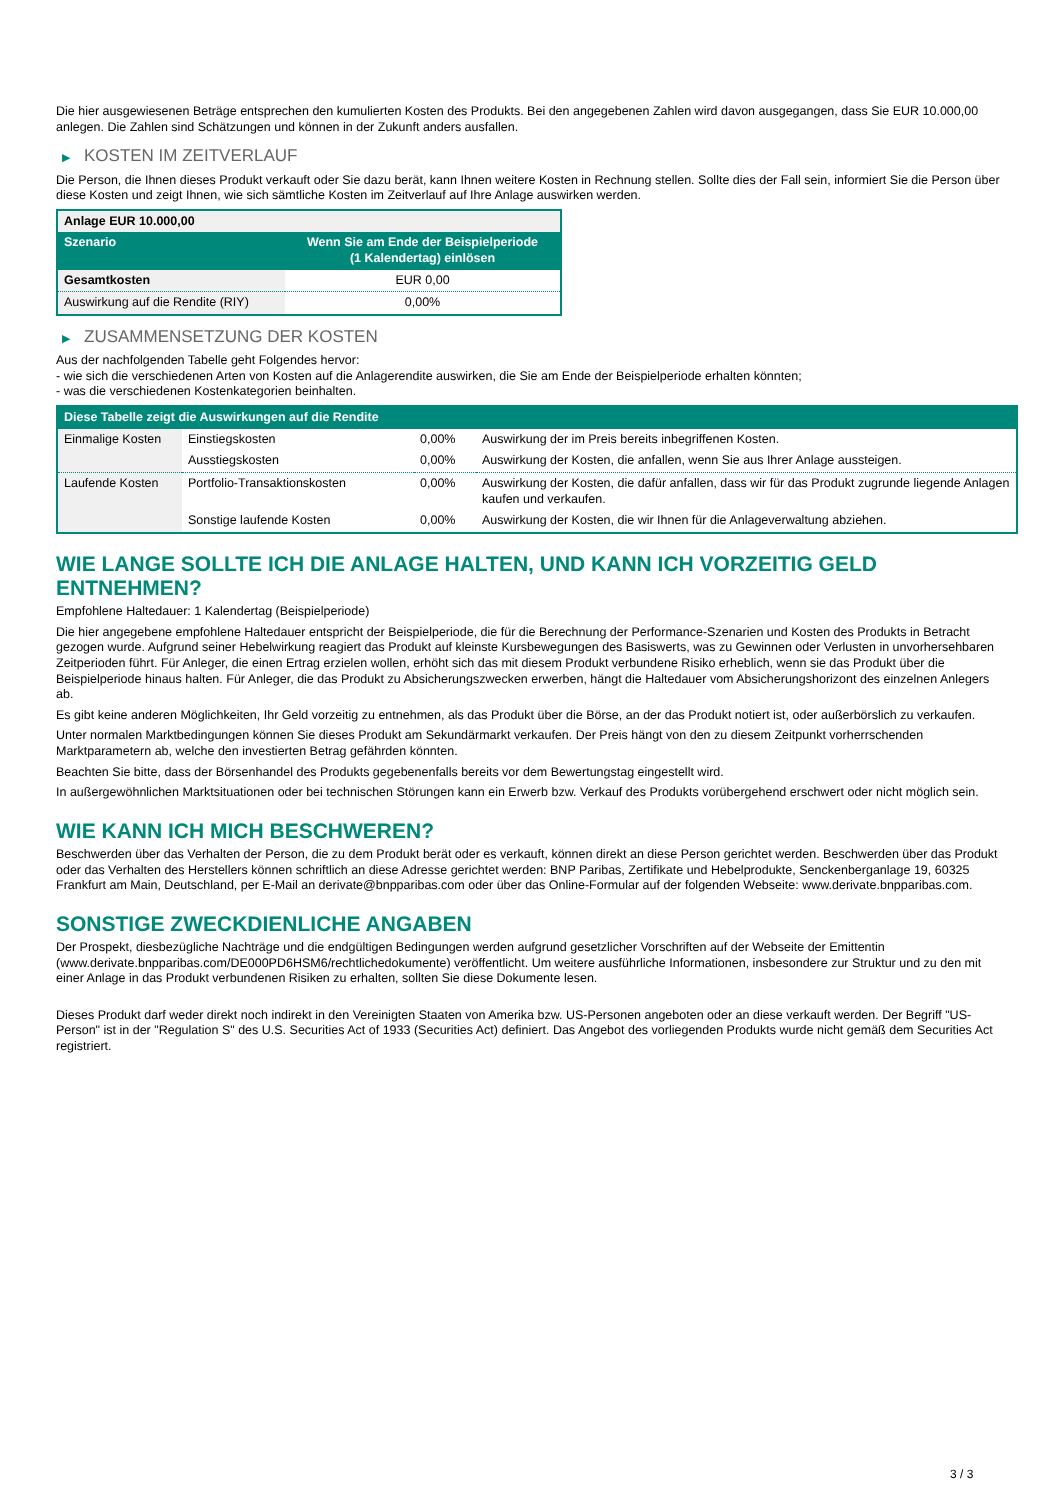Die hier ausgewiesenen Beträge entsprechen den kumulierten Kosten des Produkts. Bei den angegebenen Zahlen wird davon ausgegangen, dass Sie EUR 10.000,00 anlegen. Die Zahlen sind Schätzungen und können in der Zukunft anders ausfallen.
▶ KOSTEN IM ZEITVERLAUF
Die Person, die Ihnen dieses Produkt verkauft oder Sie dazu berät, kann Ihnen weitere Kosten in Rechnung stellen. Sollte dies der Fall sein, informiert Sie die Person über diese Kosten und zeigt Ihnen, wie sich sämtliche Kosten im Zeitverlauf auf Ihre Anlage auswirken werden.
| Anlage EUR 10.000,00 | |
| --- | --- |
| Szenario | Wenn Sie am Ende der Beispielperiode (1 Kalendertag) einlösen |
| Gesamtkosten | EUR 0,00 |
| Auswirkung auf die Rendite (RIY) | 0,00% |
▶ ZUSAMMENSETZUNG DER KOSTEN
Aus der nachfolgenden Tabelle geht Folgendes hervor:
- wie sich die verschiedenen Arten von Kosten auf die Anlagerendite auswirken, die Sie am Ende der Beispielperiode erhalten könnten;
- was die verschiedenen Kostenkategorien beinhalten.
| Diese Tabelle zeigt die Auswirkungen auf die Rendite | | | |
| --- | --- | --- | --- |
| Einmalige Kosten | Einstiegskosten | 0,00% | Auswirkung der im Preis bereits inbegriffenen Kosten. |
| | Ausstiegskosten | 0,00% | Auswirkung der Kosten, die anfallen, wenn Sie aus Ihrer Anlage aussteigen. |
| Laufende Kosten | Portfolio-Transaktionskosten | 0,00% | Auswirkung der Kosten, die dafür anfallen, dass wir für das Produkt zugrunde liegende Anlagen kaufen und verkaufen. |
| | Sonstige laufende Kosten | 0,00% | Auswirkung der Kosten, die wir Ihnen für die Anlageverwaltung abziehen. |
WIE LANGE SOLLTE ICH DIE ANLAGE HALTEN, UND KANN ICH VORZEITIG GELD ENTNEHMEN?
Empfohlene Haltedauer: 1 Kalendertag (Beispielperiode)
Die hier angegebene empfohlene Haltedauer entspricht der Beispielperiode, die für die Berechnung der Performance-Szenarien und Kosten des Produkts in Betracht gezogen wurde. Aufgrund seiner Hebelwirkung reagiert das Produkt auf kleinste Kursbewegungen des Basiswerts, was zu Gewinnen oder Verlusten in unvorhersehbaren Zeitperioden führt. Für Anleger, die einen Ertrag erzielen wollen, erhöht sich das mit diesem Produkt verbundene Risiko erheblich, wenn sie das Produkt über die Beispielperiode hinaus halten. Für Anleger, die das Produkt zu Absicherungszwecken erwerben, hängt die Haltedauer vom Absicherungshorizont des einzelnen Anlegers ab.
Es gibt keine anderen Möglichkeiten, Ihr Geld vorzeitig zu entnehmen, als das Produkt über die Börse, an der das Produkt notiert ist, oder außerbörslich zu verkaufen.
Unter normalen Marktbedingungen können Sie dieses Produkt am Sekundärmarkt verkaufen. Der Preis hängt von den zu diesem Zeitpunkt vorherrschenden Marktparametern ab, welche den investierten Betrag gefährden könnten.
Beachten Sie bitte, dass der Börsenhandel des Produkts gegebenenfalls bereits vor dem Bewertungstag eingestellt wird.
In außergewöhnlichen Marktsituationen oder bei technischen Störungen kann ein Erwerb bzw. Verkauf des Produkts vorübergehend erschwert oder nicht möglich sein.
WIE KANN ICH MICH BESCHWEREN?
Beschwerden über das Verhalten der Person, die zu dem Produkt berät oder es verkauft, können direkt an diese Person gerichtet werden. Beschwerden über das Produkt oder das Verhalten des Herstellers können schriftlich an diese Adresse gerichtet werden: BNP Paribas, Zertifikate und Hebelprodukte, Senckenberganlage 19, 60325 Frankfurt am Main, Deutschland, per E-Mail an derivate@bnpparibas.com oder über das Online-Formular auf der folgenden Webseite: www.derivate.bnpparibas.com.
SONSTIGE ZWECKDIENLICHE ANGABEN
Der Prospekt, diesbezügliche Nachträge und die endgültigen Bedingungen werden aufgrund gesetzlicher Vorschriften auf der Webseite der Emittentin (www.derivate.bnpparibas.com/DE000PD6HSM6/rechtlichedokumente) veröffentlicht. Um weitere ausführliche Informationen, insbesondere zur Struktur und zu den mit einer Anlage in das Produkt verbundenen Risiken zu erhalten, sollten Sie diese Dokumente lesen.
Dieses Produkt darf weder direkt noch indirekt in den Vereinigten Staaten von Amerika bzw. US-Personen angeboten oder an diese verkauft werden. Der Begriff "US-Person" ist in der "Regulation S" des U.S. Securities Act of 1933 (Securities Act) definiert. Das Angebot des vorliegenden Produkts wurde nicht gemäß dem Securities Act registriert.
3 / 3